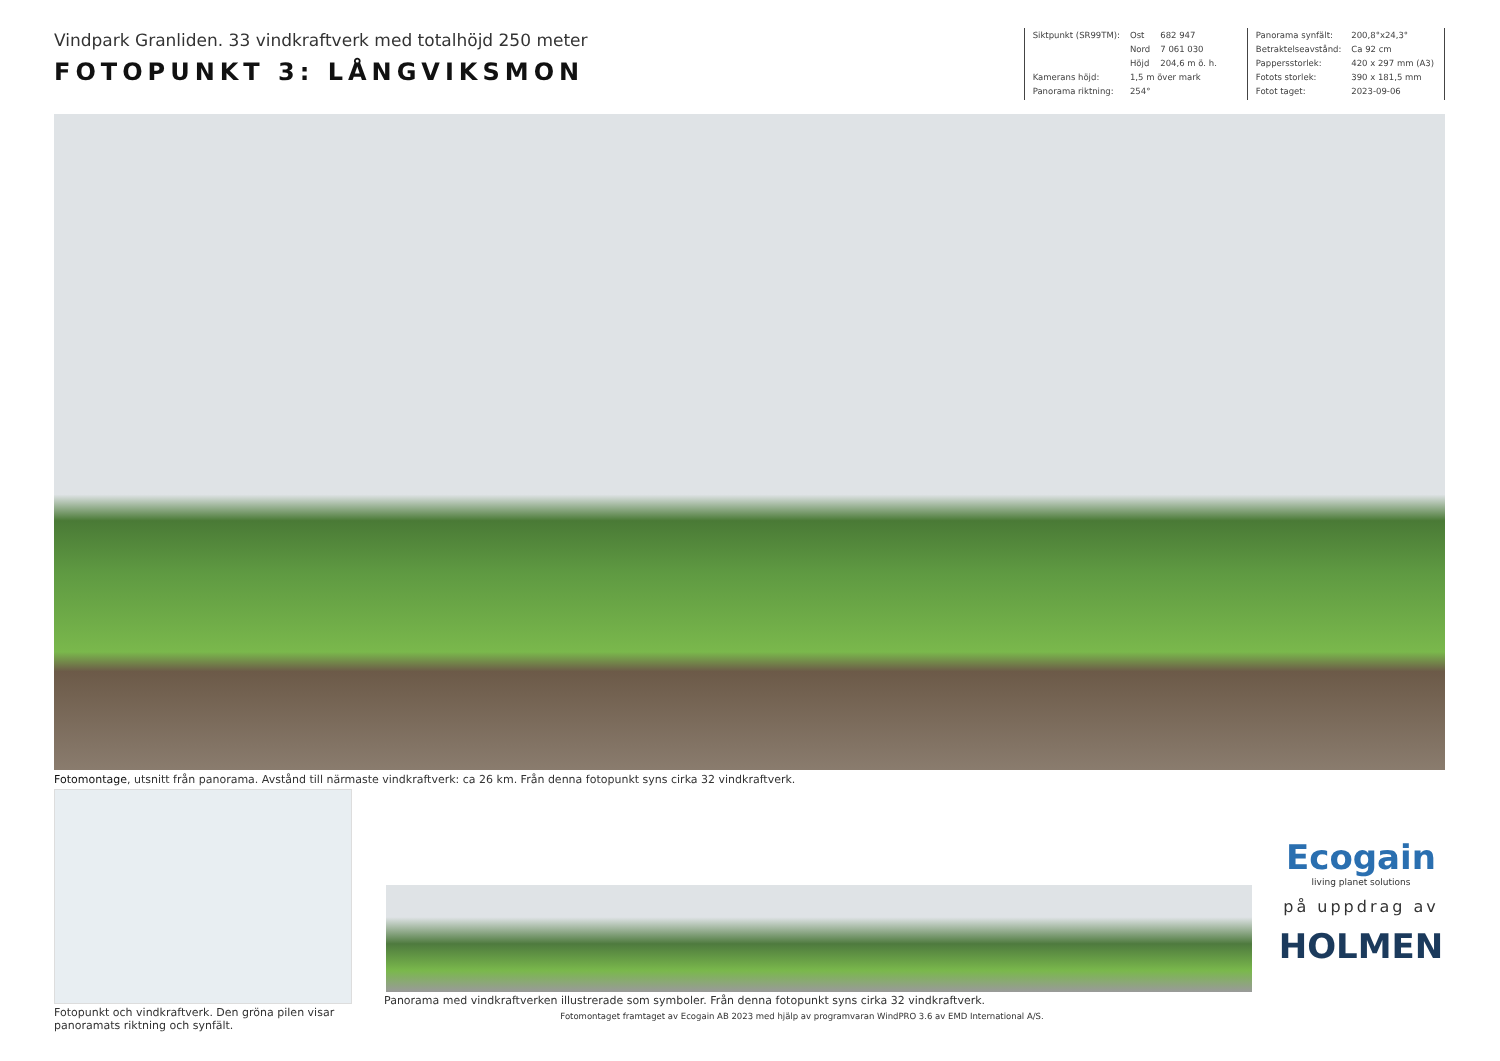Vindpark Granliden. 33 vindkraftverk med totalhöjd 250 meter
FOTOPUNKT 3: LÅNGVIKSMON
| Siktpunkt (SR99TM): | Ost | 682 947 |
| | Nord | 7 061 030 |
| | Höjd | 204,6 m ö. h. |
| Kamerans höjd: | 1,5 m över mark | |
| Panorama riktning: | 254° | |
| Panorama synfält: | 200,8°x24,3° |
| Betraktelseavstånd: | Ca 92 cm |
| Pappersstorlek: | 420 x 297 mm (A3) |
| Fotots storlek: | 390 x 181,5 mm |
| Fotot taget: | 2023-09-06 |
Fotomontage, utsnitt från panorama. Avstånd till närmaste vindkraftverk: ca 26 km. Från denna fotopunkt syns cirka 32 vindkraftverk.
Fotopunkt och vindkraftverk. Den gröna pilen visar
panoramats riktning och synfält.
Panorama med vindkraftverken illustrerade som symboler. Från denna fotopunkt syns cirka 32 vindkraftverk.
Fotomontaget framtaget av Ecogain AB 2023 med hjälp av programvaran WindPRO 3.6 av EMD International A/S.
Ecogain
living planet solutions
på uppdrag av
HOLMEN